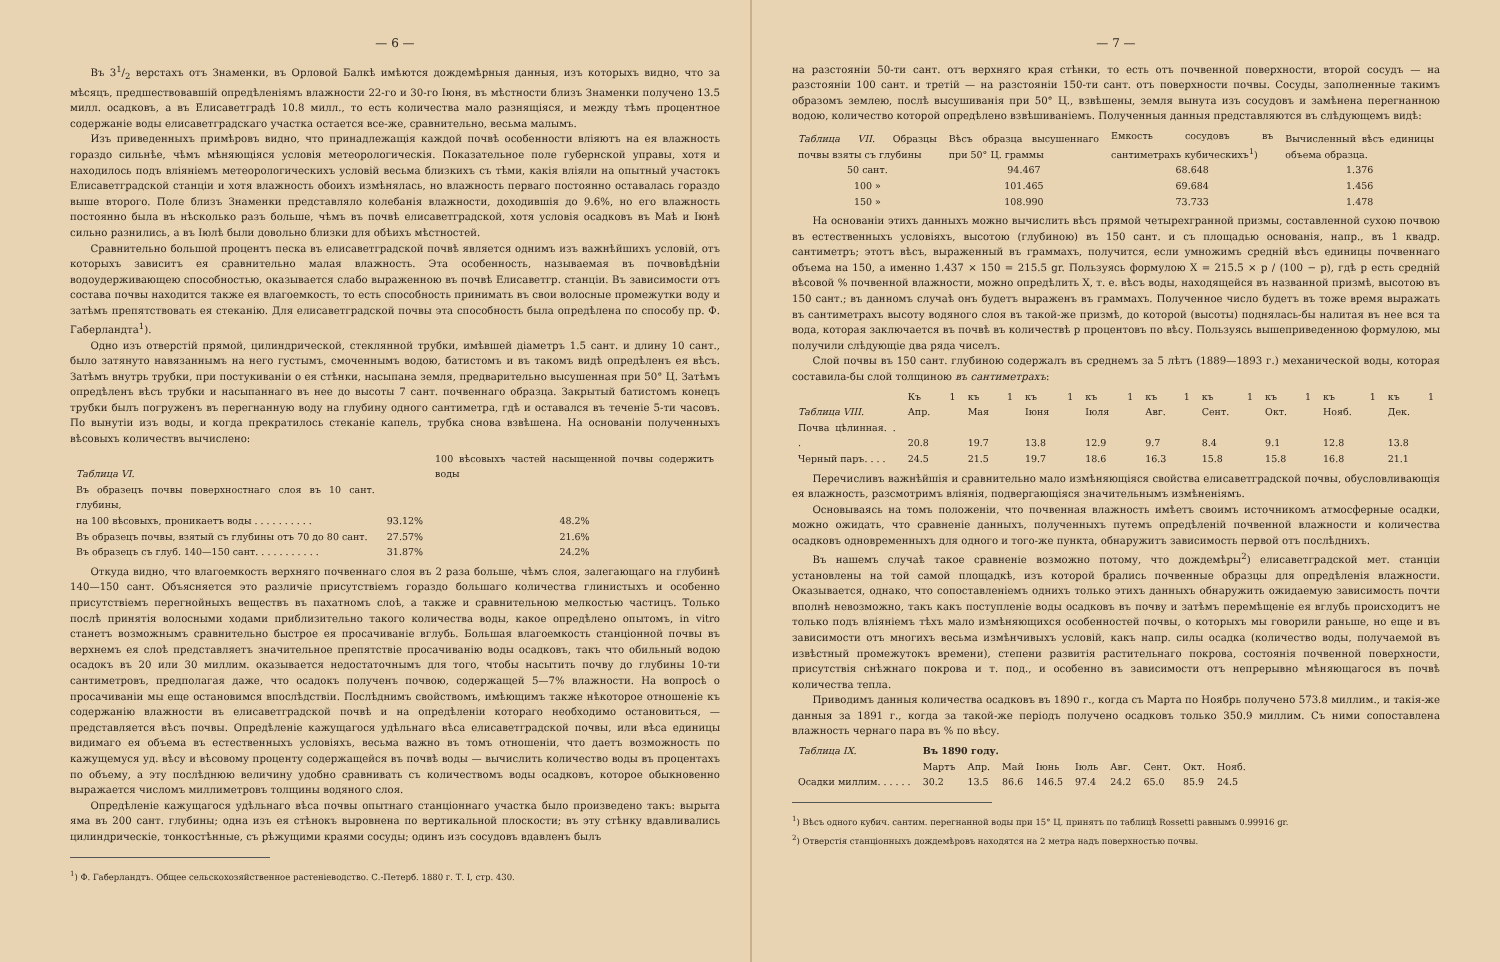— 6 —
Въ 31/2 верстахъ отъ Знаменки, въ Орловой Балкѣ имѣются дождемѣрныя данныя, изъ которыхъ видно, что за мѣсяцъ, предшествовавшій опредѣленіямъ влажности 22-го и 30-го Іюня, въ мѣстности близъ Знаменки получено 13.5 милл. осадковъ, а въ Елисаветградѣ 10.8 милл., то есть количества мало разнящіяся, и между тѣмъ процентное содержаніе воды елисаветградскаго участка остается все-же, сравнительно, весьма малымъ.
Изъ приведенныхъ примѣровъ видно, что принадлежащія каждой почвѣ особенности вліяютъ на ея влажность гораздо сильнѣе, чѣмъ мѣняющіяся условія метеорологическія. Показательное поле губернской управы, хотя и находилось подъ вліяніемъ метеорологическихъ условій весьма близкихъ съ тѣми, какія вліяли на опытный участокъ Елисаветградской станціи и хотя влажность обоихъ измѣнялась, но влажность перваго постоянно оставалась гораздо выше второго. Поле близъ Знаменки представляло колебанія влажности, доходившія до 9.6%, но его влажность постоянно была въ нѣсколько разъ больше, чѣмъ въ почвѣ елисаветградской, хотя условія осадковъ въ Маѣ и Іюнѣ сильно разнились, а въ Іюлѣ были довольно близки для обѣихъ мѣстностей.
Сравнительно большой процентъ песка въ елисаветградской почвѣ является однимъ изъ важнѣйшихъ условій, отъ которыхъ зависитъ ея сравнительно малая влажность. Эта особенность, называемая въ почвовѣдѣніи водоудерживающею способностью, оказывается слабо выраженною въ почвѣ Елисаветгр. станціи. Въ зависимости отъ состава почвы находится также ея влагоемкость, то есть способность принимать въ свои волосные промежутки воду и затѣмъ препятствовать ея стеканію. Для елисаветградской почвы эта способность была опредѣлена по способу пр. Ф. Габерландта<sup>1</sup>).
Одно изъ отверстій прямой, цилиндрической, стеклянной трубки, имѣвшей діаметръ 1.5 сант. и длину 10 сант., было затянуто навязаннымъ на него густымъ, смоченнымъ водою, батистомъ и въ такомъ видѣ опредѣленъ ея вѣсъ. Затѣмъ внутрь трубки, при постукиваніи о ея стѣнки, насыпана земля, предварительно высушенная при 50° Ц. Затѣмъ опредѣленъ вѣсъ трубки и насыпаннаго въ нее до высоты 7 сант. почвеннаго образца. Закрытый батистомъ конецъ трубки былъ погруженъ въ перегнанную воду на глубину одного сантиметра, гдѣ и оставался въ теченіе 5-ти часовъ. По вынутіи изъ воды, и когда прекратилось стеканіе капель, трубка снова взвѣшена. На основаніи полученныхъ вѣсовыхъ количествъ вычислено:
| Таблица VI. | | 100 вѣсовыхъ частей насыщенной почвы содержитъ воды |
| --- | --- | --- |
| Въ образецъ почвы поверхностнаго слоя въ 10 сант. глубины, | | |
| на 100 вѣсовыхъ, проникаетъ воды . . . . . . . . . . | 93.12% | 48.2% |
| Въ образецъ почвы, взятый съ глубины отъ 70 до 80 сант. | 27.57% | 21.6% |
| Въ образецъ съ глуб. 140—150 сант. . . . . . . . . . . | 31.87% | 24.2% |
Откуда видно, что влагоемкость верхняго почвеннаго слоя въ 2 раза больше, чѣмъ слоя, залегающаго на глубинѣ 140—150 сант. Объясняется это различіе присутствіемъ гораздо большаго количества глинистыхъ и особенно присутствіемъ перегнойныхъ веществъ въ пахатномъ слоѣ, а также и сравнительною мелкостью частицъ. Только послѣ принятія волосными ходами приблизительно такого количества воды, какое опредѣлено опытомъ, in vitro станетъ возможнымъ сравнительно быстрое ея просачиваніе вглубь. Большая влагоемкость станціонной почвы въ верхнемъ ея слоѣ представляетъ значительное препятствіе просачиванію воды осадковъ, такъ что обильный водою осадокъ въ 20 или 30 миллим. оказывается недостаточнымъ для того, чтобы насытить почву до глубины 10-ти сантиметровъ, предполагая даже, что осадокъ полученъ почвою, содержащей 5—7% влажности. На вопросѣ о просачиваніи мы еще остановимся впослѣдствіи. Послѣднимъ свойствомъ, имѣющимъ также нѣкоторое отношеніе къ содержанію влажности въ елисаветградской почвѣ и на опредѣленіи котораго необходимо остановиться, — представляется вѣсъ почвы. Опредѣленіе кажущагося удѣльнаго вѣса елисаветградской почвы, или вѣса единицы видимаго ея объема въ естественныхъ условіяхъ, весьма важно въ томъ отношеніи, что даетъ возможность по кажущемуся уд. вѣсу и вѣсовому проценту содержащейся въ почвѣ воды — вычислить количество воды въ процентахъ по объему, а эту послѣднюю величину удобно сравнивать съ количествомъ воды осадковъ, которое обыкновенно выражается числомъ миллиметровъ толщины водяного слоя.
Опредѣленіе кажущагося удѣльнаго вѣса почвы опытнаго станціоннаго участка было произведено такъ: вырыта яма въ 200 сант. глубины; одна изъ ея стѣнокъ выровнена по вертикальной плоскости; въ эту стѣнку вдавливались цилиндрическіе, тонкостѣнные, съ рѣжущими краями сосуды; одинъ изъ сосудовъ вдавленъ былъ
<sup>1</sup>) Ф. Габерландтъ. Общее сельскохозяйственное растеніеводство. С.-Петерб. 1880 г. Т. I, стр. 430.
— 7 —
на разстояніи 50-ти сант. отъ верхняго края стѣнки, то есть отъ почвенной поверхности, второй сосудъ — на разстояніи 100 сант. и третій — на разстояніи 150-ти сант. отъ поверхности почвы. Сосуды, заполненные такимъ образомъ землею, послѣ высушиванія при 50° Ц., взвѣшены, земля вынута изъ сосудовъ и замѣнена перегнанною водою, количество которой опредѣлено взвѣшиваніемъ. Полученныя данныя представляются въ слѣдующемъ видѣ:
| Таблица VII. Образцы почвы взяты съ глубины | Вѣсъ образца высушеннаго при 50° Ц. граммы | Емкость сосудовъ въ сантиметрахъ кубическихъ<sup>1</sup>) | Вычисленный вѣсъ единицы объема образца. |
| --- | --- | --- | --- |
| 50 сант. | 94.467 | 68.648 | 1.376 |
| 100 » | 101.465 | 69.684 | 1.456 |
| 150 » | 108.990 | 73.733 | 1.478 |
На основаніи этихъ данныхъ можно вычислить вѣсъ прямой четырехгранной призмы, составленной сухою почвою въ естественныхъ условіяхъ, высотою (глубиною) въ 150 сант. и съ площадью основанія, напр., въ 1 квадр. сантиметръ; этотъ вѣсъ, выраженный въ граммахъ, получится, если умножимъ средній вѣсъ единицы почвеннаго объема на 150, а именно 1.437 × 150 = 215.5 gr. Пользуясь формулою X = 215.5 × p / (100 − p), гдѣ p есть средній вѣсовой % почвенной влажности, можно опредѣлить X, т. е. вѣсъ воды, находящейся въ названной призмѣ, высотою въ 150 сант.; въ данномъ случаѣ онъ будетъ выраженъ въ граммахъ. Полученное число будетъ въ тоже время выражать въ сантиметрахъ высоту водяного слоя въ такой-же призмѣ, до которой (высоты) поднялась-бы налитая въ нее вся та вода, которая заключается въ почвѣ въ количествѣ p процентовъ по вѣсу. Пользуясь вышеприведенною формулою, мы получили слѣдующіе два ряда чиселъ.
Слой почвы въ 150 сант. глубиною содержалъ въ среднемъ за 5 лѣтъ (1889—1893 г.) механической воды, которая составила-бы слой толщиною въ сантиметрахъ:
| Таблица VIII. | Къ 1 Апр. | къ 1 Мая | къ 1 Іюня | къ 1 Іюля | къ 1 Авг. | къ 1 Сент. | къ 1 Окт. | къ 1 Нояб. | къ 1 Дек. |
| --- | --- | --- | --- | --- | --- | --- | --- | --- | --- |
| Почва цѣлинная. . . | 20.8 | 19.7 | 13.8 | 12.9 | 9.7 | 8.4 | 9.1 | 12.8 | 13.8 |
| Черный паръ. . . . | 24.5 | 21.5 | 19.7 | 18.6 | 16.3 | 15.8 | 15.8 | 16.8 | 21.1 |
Перечисливъ важнѣйшія и сравнительно мало измѣняющіяся свойства елисаветградской почвы, обусловливающія ея влажность, разсмотримъ вліянія, подвергающіяся значительнымъ измѣненіямъ.
Основываясь на томъ положеніи, что почвенная влажность имѣетъ своимъ источникомъ атмосферные осадки, можно ожидать, что сравненіе данныхъ, полученныхъ путемъ опредѣленій почвенной влажности и количества осадковъ одновременныхъ для одного и того-же пункта, обнаружитъ зависимость первой отъ послѣднихъ.
Въ нашемъ случаѣ такое сравненіе возможно потому, что дождемѣры<sup>2</sup>) елисаветградской мет. станціи установлены на той самой площадкѣ, изъ которой брались почвенные образцы для опредѣленія влажности. Оказывается, однако, что сопоставленіемъ однихъ только этихъ данныхъ обнаружить ожидаемую зависимость почти вполнѣ невозможно, такъ какъ поступленіе воды осадковъ въ почву и затѣмъ перемѣщеніе ея вглубь происходитъ не только подъ вліяніемъ тѣхъ мало измѣняющихся особенностей почвы, о которыхъ мы говорили раньше, но еще и въ зависимости отъ многихъ весьма измѣнчивыхъ условій, какъ напр. силы осадка (количество воды, получаемой въ извѣстный промежутокъ времени), степени развитія растительнаго покрова, состоянія почвенной поверхности, присутствія снѣжнаго покрова и т. под., и особенно въ зависимости отъ непрерывно мѣняющагося въ почвѣ количества тепла.
Приводимъ данныя количества осадковъ въ 1890 г., когда съ Марта по Ноябрь получено 573.8 миллим., и такія-же данныя за 1891 г., когда за такой-же періодъ получено осадковъ только 350.9 миллим. Съ ними сопоставлена влажность чернаго пара въ % по вѣсу.
| Таблица IX. | Въ 1890 году. | | | | | | | | |
| --- | --- | --- | --- | --- | --- | --- | --- | --- | --- |
| | Мартъ | Апр. | Май | Іюнь | Іюль | Авг. | Сент. | Окт. | Нояб. |
| Осадки миллим. . . . . . | 30.2 | 13.5 | 86.6 | 146.5 | 97.4 | 24.2 | 65.0 | 85.9 | 24.5 |
<sup>1</sup>) Вѣсъ одного кубич. сантим. перегнанной воды при 15° Ц. принятъ по таблицѣ Rossetti равнымъ 0.99916 gr.
<sup>2</sup>) Отверстія станціонныхъ дождемѣровъ находятся на 2 метра надъ поверхностью почвы.